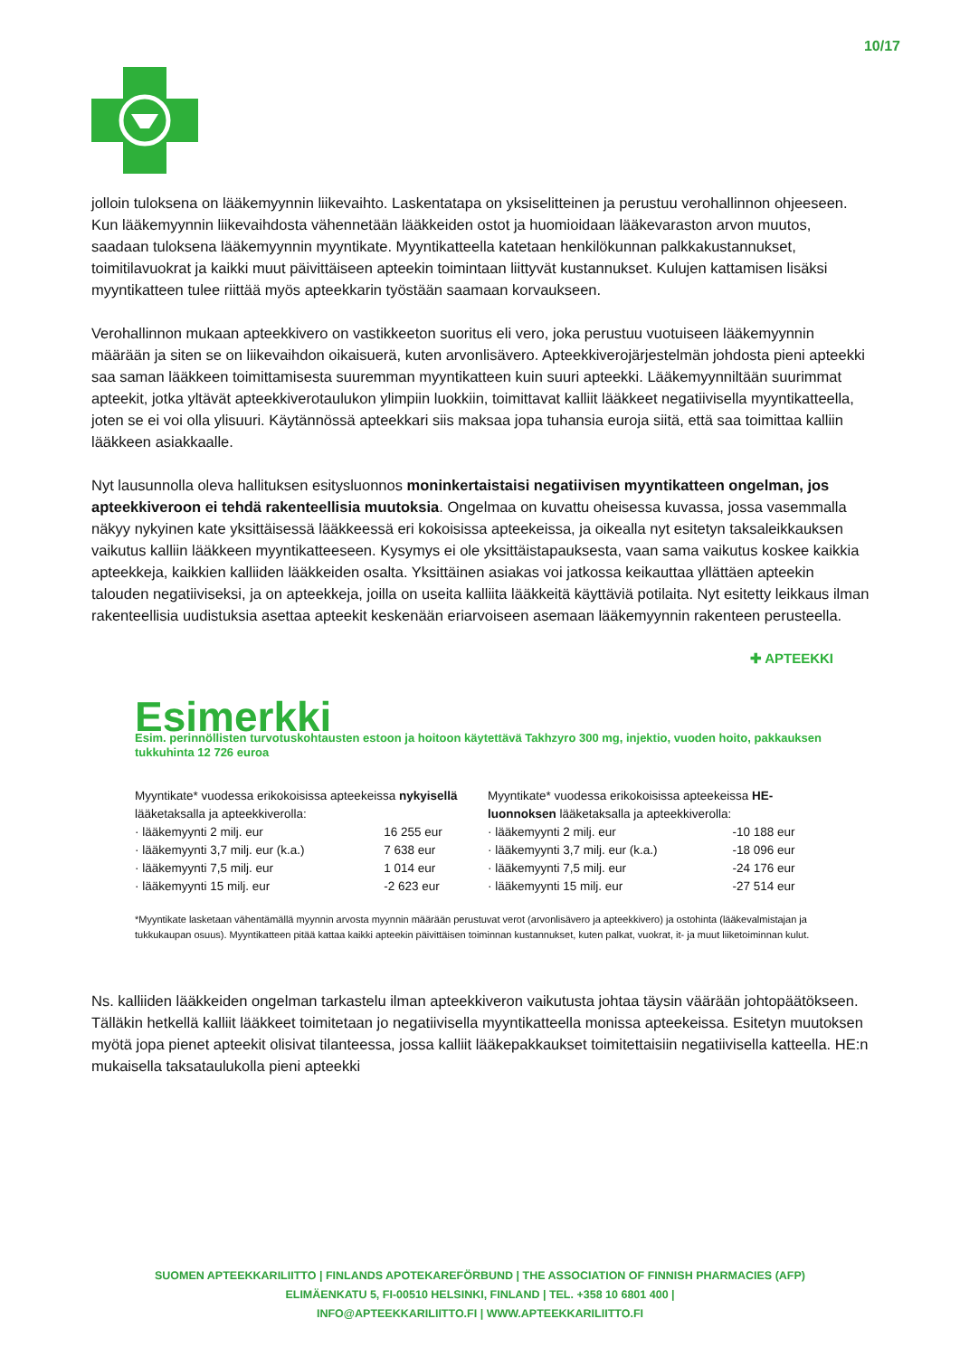10/17
jolloin tuloksena on lääkemyynnin liikevaihto. Laskentatapa on yksiselitteinen ja perustuu verohallinnon ohjeeseen. Kun lääkemyynnin liikevaihdosta vähennetään lääkkeiden ostot ja huomioidaan lääkevaraston arvon muutos, saadaan tuloksena lääkemyynnin myyntikate. Myyntikatteella katetaan henkilökunnan palkkakustannukset, toimitilavuokrat ja kaikki muut päivittäiseen apteekin toimintaan liittyvät kustannukset. Kulujen kattamisen lisäksi myyntikatteen tulee riittää myös apteekkarin työstään saamaan korvaukseen.
Verohallinnon mukaan apteekkivero on vastikkeeton suoritus eli vero, joka perustuu vuotuiseen lääkemyynnin määrään ja siten se on liikevaihdon oikaisuerä, kuten arvonlisävero. Apteekkiverojärjestelmän johdosta pieni apteekki saa saman lääkkeen toimittamisesta suuremman myyntikatteen kuin suuri apteekki. Lääkemyynniltään suurimmat apteekit, jotka yltävät apteekkiverotaulukon ylimpiin luokkiin, toimittavat kalliit lääkkeet negatiivisella myyntikatteella, joten se ei voi olla ylisuuri. Käytännössä apteekkari siis maksaa jopa tuhansia euroja siitä, että saa toimittaa kalliin lääkkeen asiakkaalle.
Nyt lausunnolla oleva hallituksen esitysluonnos moninkertaistaisi negatiivisen myyntikatteen ongelman, jos apteekkiveroon ei tehdä rakenteellisia muutoksia. Ongelmaa on kuvattu oheisessa kuvassa, jossa vasemmalla näkyy nykyinen kate yksittäisessä lääkkeessä eri kokoisissa apteekeissa, ja oikealla nyt esitetyn taksaleikkauksen vaikutus kalliin lääkkeen myyntikatteeseen. Kysymys ei ole yksittäistapauksesta, vaan sama vaikutus koskee kaikkia apteekkeja, kaikkien kalliiden lääkkeiden osalta. Yksittäinen asiakas voi jatkossa keikauttaa yllättäen apteekin talouden negatiiviseksi, ja on apteekkeja, joilla on useita kalliita lääkkeitä käyttäviä potilaita. Nyt esitetty leikkaus ilman rakenteellisia uudistuksia asettaa apteekit keskenään eriarvoiseen asemaan lääkemyynnin rakenteen perusteella.
✚ APTEEKKI
Esimerkki
Esim. perinnöllisten turvotuskohtausten estoon ja hoitoon käytettävä Takhzyro 300 mg, injektio, vuoden hoito, pakkauksen tukkuhinta 12 726 euroa
Myyntikate* vuodessa erikokoisissa apteekeissa nykyisellä lääketaksalla ja apteekkiverolla:
| · lääkemyynti 2 milj. eur | 16 255 eur |
| · lääkemyynti 3,7 milj. eur (k.a.) | 7 638 eur |
| · lääkemyynti 7,5 milj. eur | 1 014 eur |
| · lääkemyynti 15 milj. eur | -2 623 eur |
Myyntikate* vuodessa erikokoisissa apteekeissa HE-luonnoksen lääketaksalla ja apteekkiverolla:
| · lääkemyynti 2 milj. eur | -10 188 eur |
| · lääkemyynti 3,7 milj. eur (k.a.) | -18 096 eur |
| · lääkemyynti 7,5 milj. eur | -24 176 eur |
| · lääkemyynti 15 milj. eur | -27 514 eur |
*Myyntikate lasketaan vähentämällä myynnin arvosta myynnin määrään perustuvat verot (arvonlisävero ja apteekkivero) ja ostohinta (lääkevalmistajan ja tukkukaupan osuus). Myyntikatteen pitää kattaa kaikki apteekin päivittäisen toiminnan kustannukset, kuten palkat, vuokrat, it- ja muut liiketoiminnan kulut.
Ns. kalliiden lääkkeiden ongelman tarkastelu ilman apteekkiveron vaikutusta johtaa täysin väärään johtopäätökseen. Tälläkin hetkellä kalliit lääkkeet toimitetaan jo negatiivisella myyntikatteella monissa apteekeissa. Esitetyn muutoksen myötä jopa pienet apteekit olisivat tilanteessa, jossa kalliit lääkepakkaukset toimitettaisiin negatiivisella katteella. HE:n mukaisella taksataulukolla pieni apteekki
SUOMEN APTEEKKARILIITTO | FINLANDS APOTEKAREFÖRBUND | THE ASSOCIATION OF FINNISH PHARMACIES (AFP)
ELIMÄENKATU 5, FI-00510 HELSINKI, FINLAND | TEL. +358 10 6801 400 |
INFO@APTEEKKARILIITTO.FI | WWW.APTEEKKARILIITTO.FI